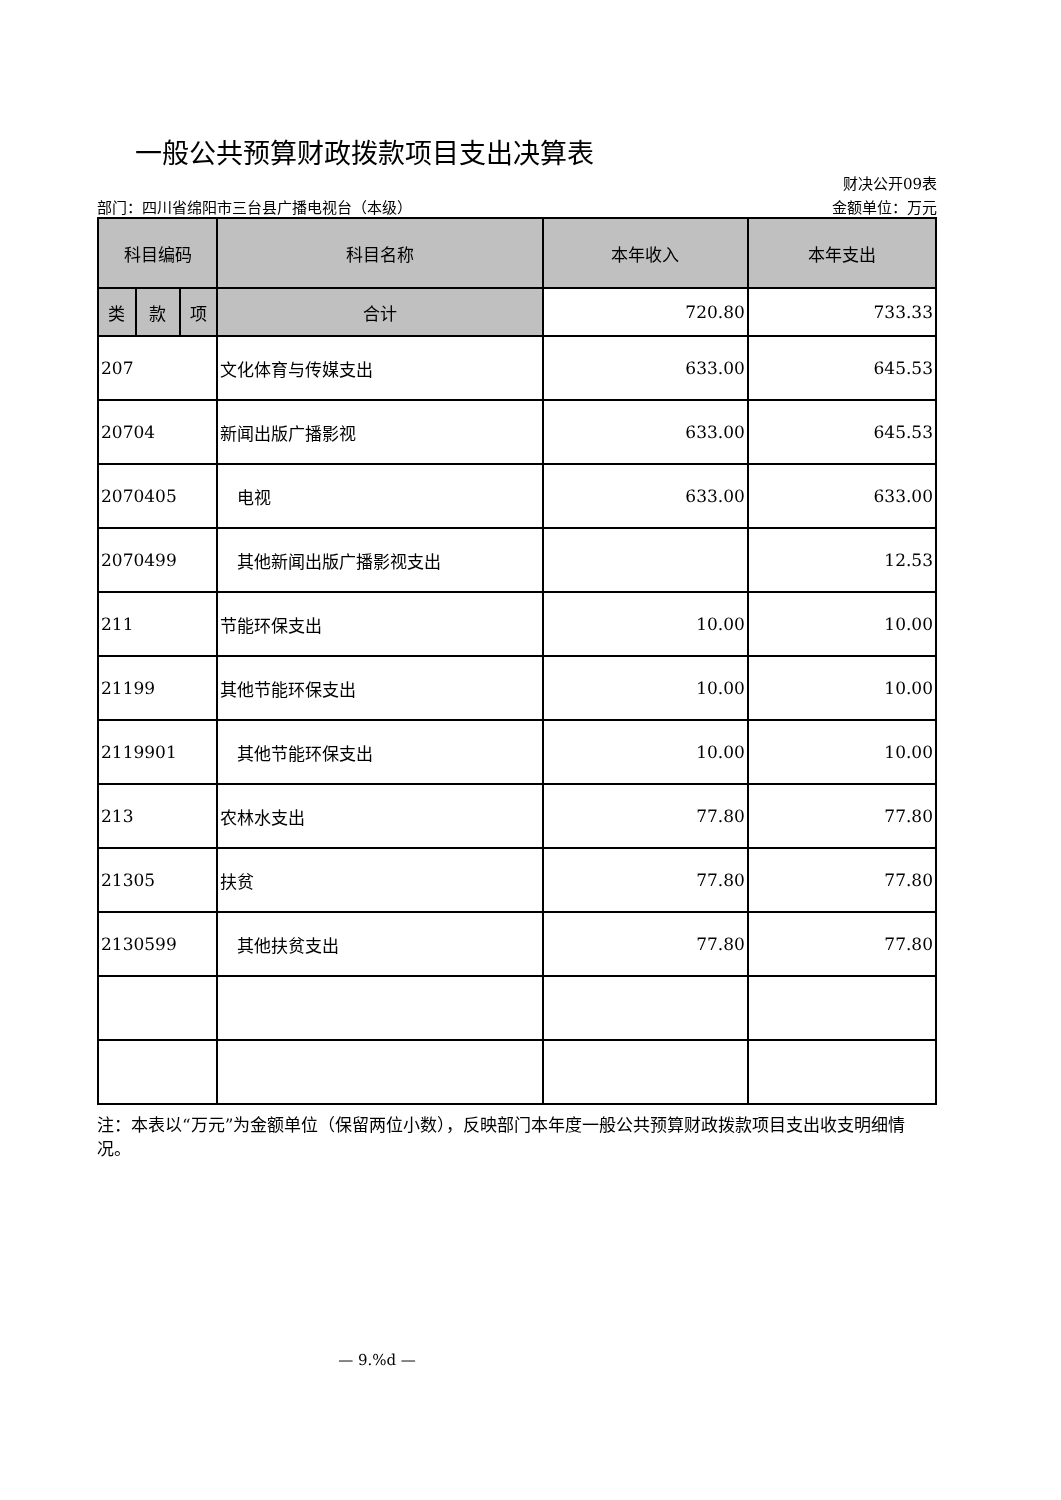一般公共预算财政拨款项目支出决算表
财决公开09表
部门：四川省绵阳市三台县广播电视台（本级） 金额单位：万元
| 科目编码 | | | 科目名称 | 本年收入 | 本年支出 |
| --- | --- | --- | --- | --- | --- |
| 类 | 款 | 项 | | | |
| | | | 合计 | 720.80 | 733.33 |
| 207 | | | 文化体育与传媒支出 | 633.00 | 645.53 |
| 20704 | | | 新闻出版广播影视 | 633.00 | 645.53 |
| 2070405 | | | 电视 | 633.00 | 633.00 |
| 2070499 | | | 其他新闻出版广播影视支出 | | 12.53 |
| 211 | | | 节能环保支出 | 10.00 | 10.00 |
| 21199 | | | 其他节能环保支出 | 10.00 | 10.00 |
| 2119901 | | | 其他节能环保支出 | 10.00 | 10.00 |
| 213 | | | 农林水支出 | 77.80 | 77.80 |
| 21305 | | | 扶贫 | 77.80 | 77.80 |
| 2130599 | | | 其他扶贫支出 | 77.80 | 77.80 |
注：本表以“万元”为金额单位（保留两位小数），反映部门本年度一般公共预算财政拨款项目支出收支明细情况。
— 9.%d —